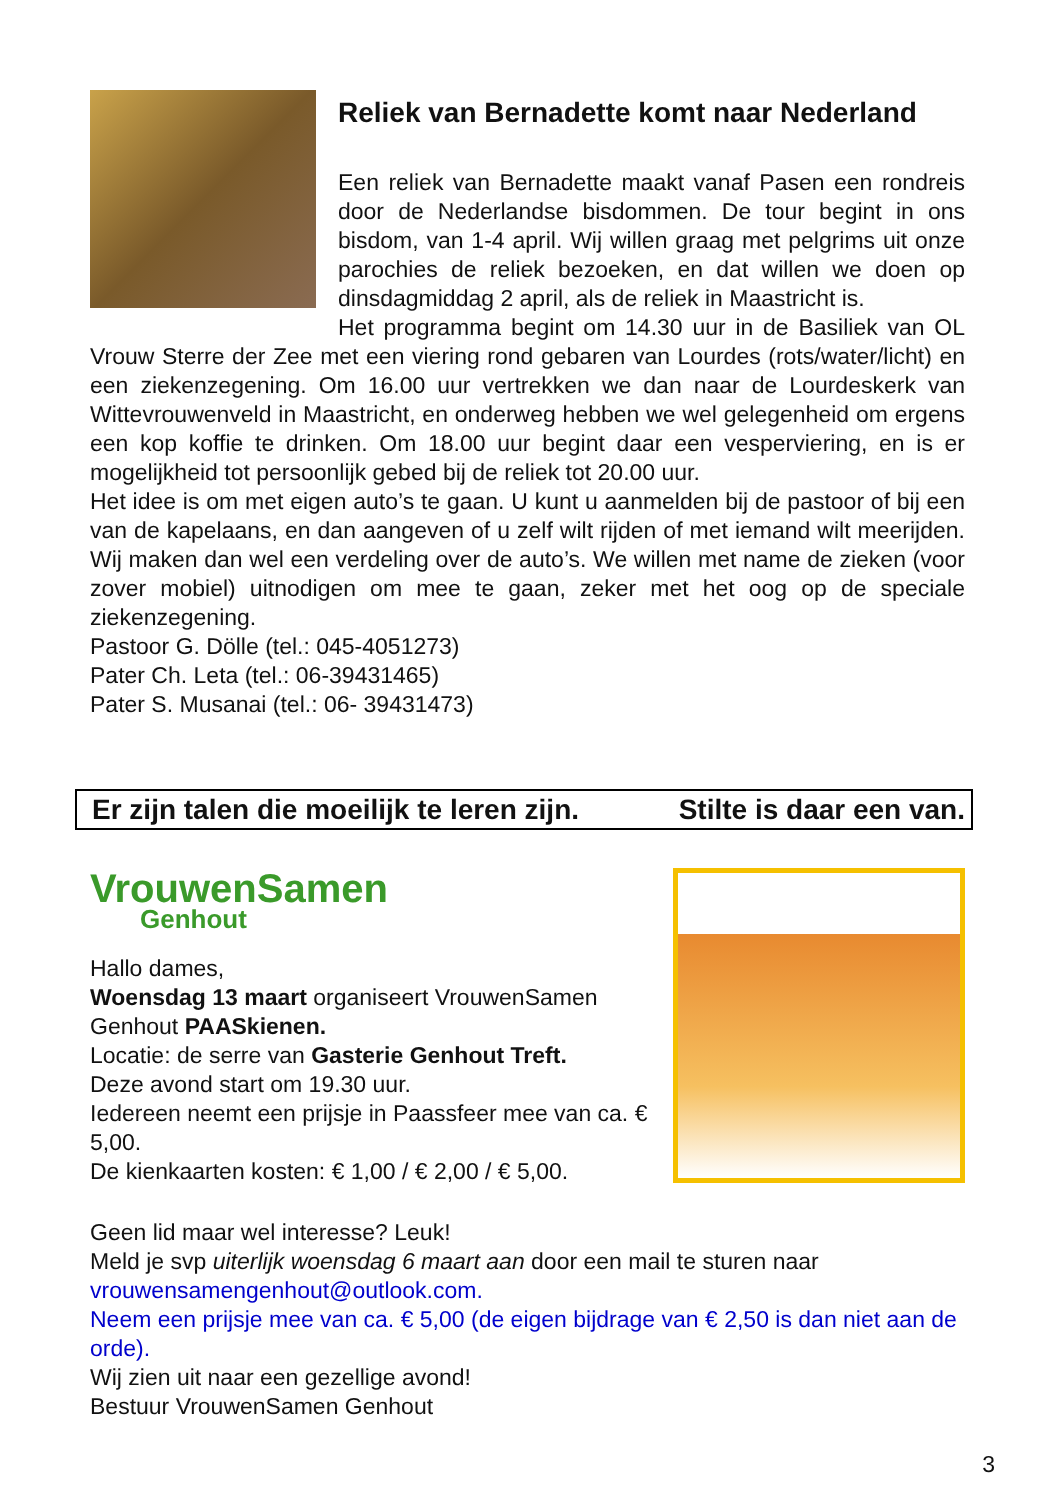Reliek van Bernadette komt naar Nederland
Een reliek van Bernadette maakt vanaf Pasen een rondreis door de Nederlandse bisdommen. De tour begint in ons bisdom, van 1-4 april. Wij willen graag met pelgrims uit onze parochies de reliek bezoeken, en dat willen we doen op dinsdagmiddag 2 april, als de reliek in Maastricht is.
Het programma begint om 14.30 uur in de Basiliek van OL Vrouw Sterre der Zee met een viering rond gebaren van Lourdes (rots/water/licht) en een ziekenzegening. Om 16.00 uur vertrekken we dan naar de Lourdeskerk van Wittevrouwenveld in Maastricht, en onderweg hebben we wel gelegenheid om ergens een kop koffie te drinken. Om 18.00 uur begint daar een vesperviering, en is er mogelijkheid tot persoonlijk gebed bij de reliek tot 20.00 uur.
Het idee is om met eigen auto’s te gaan. U kunt u aanmelden bij de pastoor of bij een van de kapelaans, en dan aangeven of u zelf wilt rijden of met iemand wilt meerijden. Wij maken dan wel een verdeling over de auto’s. We willen met name de zieken (voor zover mobiel) uitnodigen om mee te gaan, zeker met het oog op de speciale ziekenzegening.
Pastoor G. Dölle (tel.: 045-4051273)
Pater Ch. Leta (tel.: 06-39431465)
Pater S. Musanai (tel.: 06- 39431473)
Er zijn talen die moeilijk te leren zijn. Stilte is daar een van.
VrouwenSamen
Genhout
Hallo dames,
Woensdag 13 maart organiseert VrouwenSamen Genhout PAASkienen.
Locatie: de serre van Gasterie Genhout Treft.
Deze avond start om 19.30 uur.
Iedereen neemt een prijsje in Paassfeer mee van ca. € 5,00.
De kienkaarten kosten: € 1,00 / € 2,00 / € 5,00.
Geen lid maar wel interesse? Leuk!
Meld je svp uiterlijk woensdag 6 maart aan door een mail te sturen naar vrouwensamengenhout@outlook.com.
Neem een prijsje mee van ca. € 5,00 (de eigen bijdrage van € 2,50 is dan niet aan de orde).
Wij zien uit naar een gezellige avond!
Bestuur VrouwenSamen Genhout
3